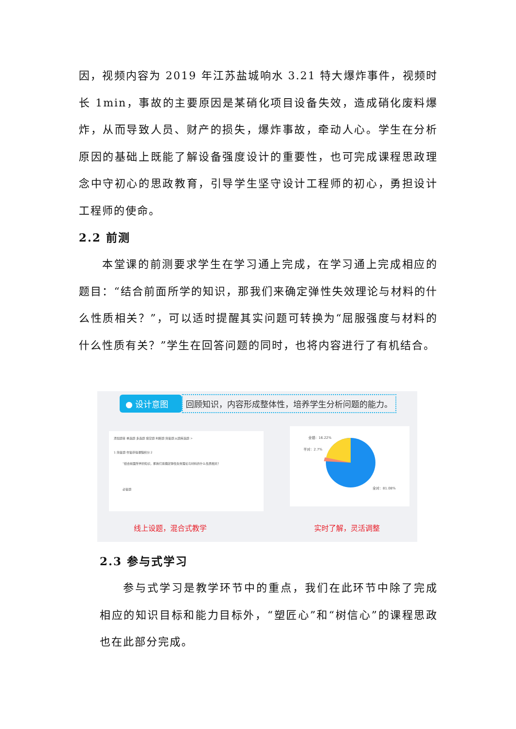因，视频内容为 2019 年江苏盐城响水 3.21 特大爆炸事件，视频时长 1min，事故的主要原因是某硝化项目设备失效，造成硝化废料爆炸，从而导致人员、财产的损失，爆炸事故，牵动人心。学生在分析原因的基础上既能了解设备强度设计的重要性，也可完成课程思政理念中守初心的思政教育，引导学生坚守设计工程师的初心，勇担设计工程师的使命。
2.2 前测
本堂课的前测要求学生在学习通上完成，在学习通上完成相应的题目：“结合前面所学的知识，那我们来确定弹性失效理论与材料的什么性质相关？”，可以适时提醒其实问题可转换为“屈服强度与材料的什么性质有关？”学生在回答问题的同时，也将内容进行了有机结合。
● 设计意图 回顾知识，内容形成整体性，培养学生分析问题的能力。
添加题目 单选题 多选题 填空题 判断题 简答题 从题库选题 >
1 简答题 作答获得课程积分 2
“结合前面所学的知识，那我们来确定弹性失效理论与材料的什么性质相关？
必答题
全错：16.22%
半对：2.7%
全对：81.08%
线上设题，混合式教学 实时了解，灵活调整
2.3 参与式学习
参与式学习是教学环节中的重点，我们在此环节中除了完成相应的知识目标和能力目标外，“塑匠心”和“树信心”的课程思政也在此部分完成。